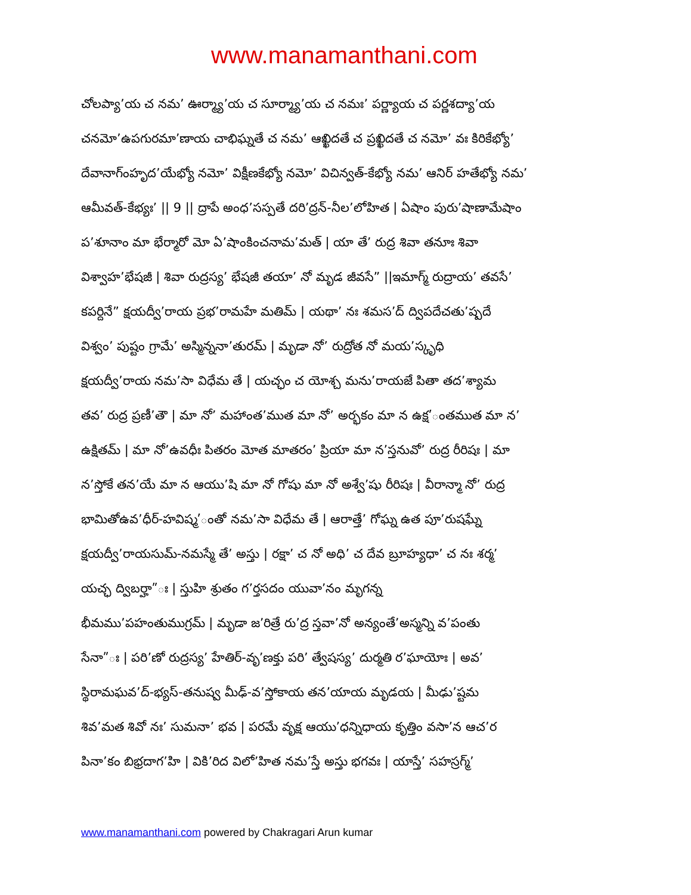www.manamanthani.com
చోలప్యా’య చ నమ’ ఊర్మ్యా’య చ సూర్మ్యా’య చ నమః’ పర్ణ్యాయ చ పర్ణశద్యా’య
చనమో’ఉపగురమా’ణాయ చాభిఘ్నతే చ నమ’ ఆఖ్ఖిదతే చ ప్రఖ్ఖిదతే చ నమో’ వః కిరికేభ్యో’
దేవానాగ్ంహృద’యేభ్యో నమో’ విక్షీణకేభ్యో నమో’ విచిన్వత్-కేభ్యో నమ’ ఆనిర్ హతేభ్యో నమ’
ఆమీవత్-కేభ్యః’ || 9 || ద్రాపే అంధ’సస్పతే దరి’ద్రన్-నీల’లోహిత | ఏషాం పురు’షాణామేషాం
ప’శూనాం మా భేర్మారో మో ఏ’షాంకించనామ’మత్ | యా తే’ రుద్ర శివా తనూః శివా
విశ్వాహ’భేషజీ | శివా రుద్రస్య’ భేషజీ తయా’ నో మృడ జీవసే” ||ఇమాగ్మ్ రుద్రాయ’ తవసే’
కపర్దినే” క్షయద్వీ’రాయ ప్రభ’రామహే మతిమ్ | యథా’ నః శమస’ద్ ద్విపదేచతు’ష్పదే
విశ్వం’ పుష్టం గ్రామే’ అస్మిన్ననా’తురమ్ | మృడా నో’ రుద్రోత నో మయ’స్కృధి
క్షయద్వీ’రాయ నమ’సా విధేమ తే | యచ్ఛం చ యోశ్చ మను’రాయజే పితా తద’శ్యామ
తవ’ రుద్ర ప్రణీ’తౌ | మా నో’ మహాంత’ముత మా నో’ అర్భకం మా న ఉక్ష’ంతముత మా న’
ఉక్షితమ్ | మా నో’ఉవధీః పితరం మోత మాతరం’ ప్రియా మా న’స్తనువో’ రుద్ర రీరిషః | మా
న’స్తోకే తన’యే మా న ఆయు’షి మా నో గోషు మా నో అశ్వే’షు రీరిషః | వీరాన్మా నో’ రుద్ర
భామితోఉవ’ధీర్-హవిష్మ’ంతో నమ’సా విధేమ తే | ఆరాత్తే’ గోఘ్న ఉత పూ’రుషఘ్నే
క్షయద్వీ’రాయసుమ్-నమస్మే తే’ అస్తు | రక్షా’ చ నో అధి’ చ దేవ బ్రూహ్యధా’ చ నః శర్మ’
యచ్ఛ ద్విబర్హా”ః | స్తుహి శ్రుతం గ’ర్తసదం యువా’నం మృగన్న
భీమము’పహంతుముగ్రమ్ | మృడా జ’రిత్రే రు’ద్ర స్తవా’నో అన్యంతే’అస్మన్ని వ’పంతు
సేనా”ః | పరి’ణో రుద్రస్య’ హేతిర్-వృ’ణక్తు పరి’ త్వేషస్య’ దుర్మతి ర’ఘాయోః | అవ’
స్థిరామఘవ’ద్-భ్యస్-తనుష్వ మీఢ్-వ’స్తోకాయ తన’యాయ మృడయ | మీఢు’ష్టమ
శివ’మత శివో నః’ సుమనా’ భవ | పరమే వృక్ష ఆయు’ధన్నిధాయ కృత్తిం వసా’న ఆచ’ర
పినా’కం బిభ్రదాగ’హి | వికి’రిద విలో’హిత నమ’స్తే అస్తు భగవః | యాస్తే’ సహస్రగ్మ్’
www.manamanthani.com powered by Chakragari Arun kumar